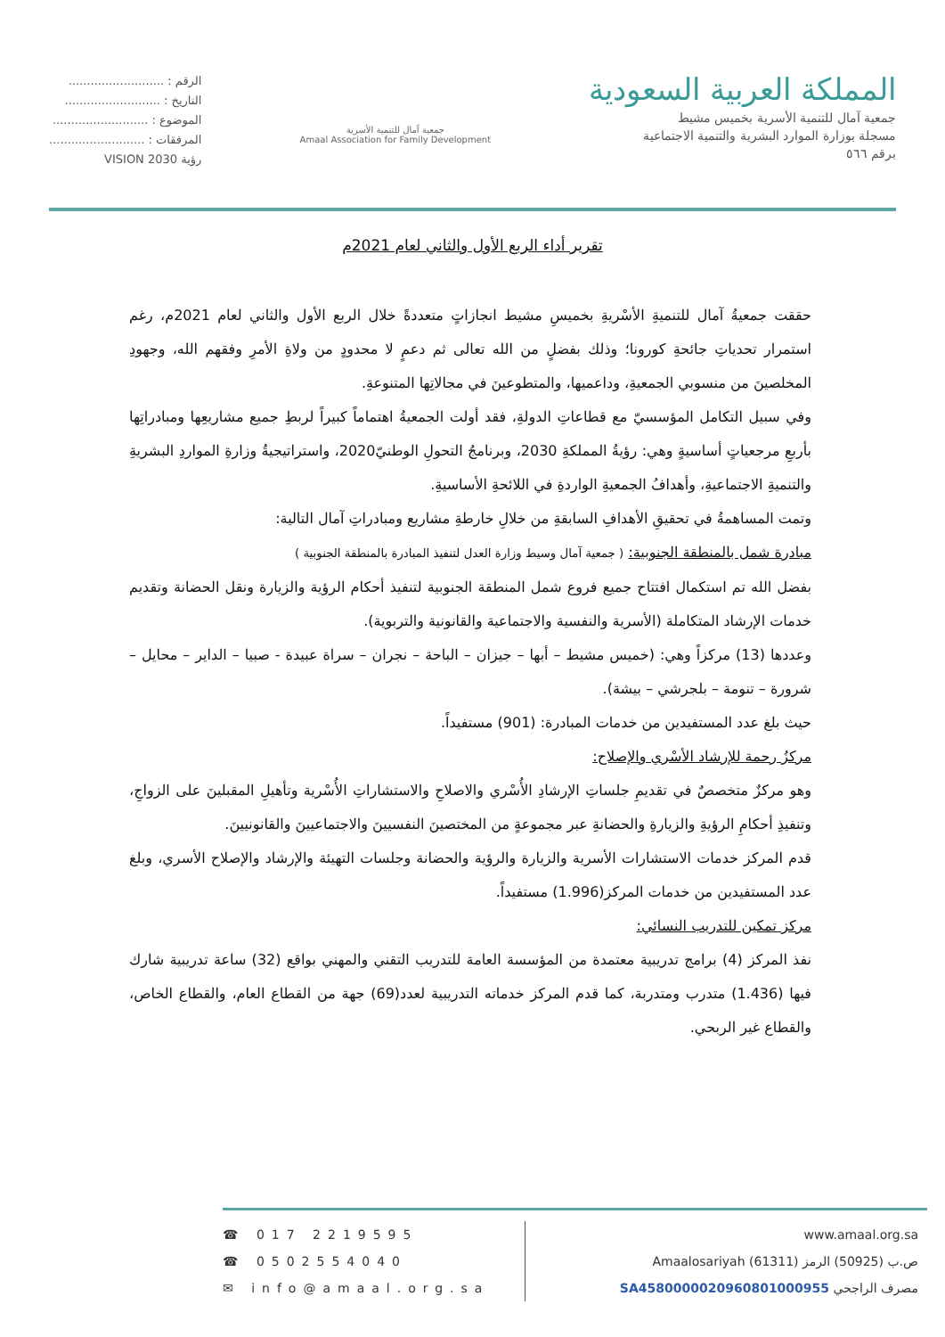المملكة العربية السعودية
جمعية آمال للتنمية الأسرية بخميس مشيط
مسجلة بوزارة الموارد البشرية والتنمية الاجتماعية
برقم ٥٦٦
جمعية آمال للتنمية الأسرية
Amaal Association for Family Development
الرقم : ..........................
التاريخ : ..........................
الموضوع : ..........................
المرفقات : ..........................
VISION رؤية 2030
تقرير أداء الربع الأول والثاني لعام 2021م
حققت جمعيةُ آمال للتنميةِ الأسْريةِ بخميسِ مشيط انجازاتٍ متعددةً خلال الربع الأول والثاني لعام 2021م، رغم استمرار تحدياتِ جائحةِ كورونا؛ وذلك بفضلٍ من الله تعالى ثم دعمٍ لا محدودٍ من ولاةِ الأمرِ وفقهم الله، وجهودِ المخلصينَ من منسوبي الجمعيةِ، وداعميها، والمتطوعينَ في مجالاتِها المتنوعةِ.
وفي سبيل التكامل المؤسسيّ مع قطاعاتِ الدولةِ، فقد أولت الجمعيةُ اهتماماً كبيراً لربطِ جميع مشاريعِها ومبادراتِها بأربعِ مرجعياتٍ أساسيةٍ وهي: رؤيةُ المملكةِ 2030، وبرنامجُ التحولِ الوطنيّ2020، واستراتيجيةُ وزارةِ المواردِ البشريةِ والتنميةِ الاجتماعيةِ، وأهدافُ الجمعيةِ الواردةِ في اللائحةِ الأساسيةِ.
وتمت المساهمةُ في تحقيقِ الأهدافِ السابقةِ من خلالِ خارطةِ مشاريع ومبادراتِ آمال التالية:
مبادرة شمل بالمنطقة الجنوبية: ( جمعية آمال وسيط وزارة العدل لتنفيذ المبادرة بالمنطقة الجنوبية )
بفضل الله تم استكمال افتتاح جميع فروع شمل المنطقة الجنوبية لتنفيذ أحكام الرؤية والزيارة ونقل الحضانة وتقديم خدمات الإرشاد المتكاملة (الأسرية والنفسية والاجتماعية والقانونية والتربوية).
وعددها (13) مركزاً وهي: (خميس مشيط – أبها – جيزان – الباحة – نجران – سراة عبيدة - صبيا – الداير – محايل – شرورة – تنومة – بلجرشي – بيشة).
حيث بلغ عدد المستفيدين من خدمات المبادرة: (901) مستفيداً.
مركزُ رحمة للإرشاد الأسْري والإصلاح:
وهو مركزٌ متخصصٌ في تقديمِ جلساتِ الإرشادِ الأُسْري والاصلاحِ والاستشاراتِ الأُسْرية وتأهيلِ المقبلينَ على الزواجِ، وتنفيذِ أحكامِ الرؤيةِ والزيارةِ والحضانةِ عبر مجموعةٍ من المختصينَ النفسيينَ والاجتماعيينَ والقانونيينَ.
قدم المركز خدمات الاستشارات الأسرية والزيارة والرؤية والحضانة وجلسات التهيئة والإرشاد والإصلاح الأسري، وبلغ عدد المستفيدين من خدمات المركز(1.996) مستفيداً.
مركز تمكين للتدريب النسائي:
نفذ المركز (4) برامج تدريبية معتمدة من المؤسسة العامة للتدريب التقني والمهني بواقع (32) ساعة تدريبية شارك فيها (1.436) متدرب ومتدربة، كما قدم المركز خدماته التدريبية لعدد(69) جهة من القطاع العام، والقطاع الخاص، والقطاع غير الربحي.
☎ 017 2219595
☎ 0502554040
✉ info@amaal.org.sa
www.amaal.org.sa
ص.ب (50925) الرمز (61311) Amaalosariyah
مصرف الراجحي SA4580000020960801000955